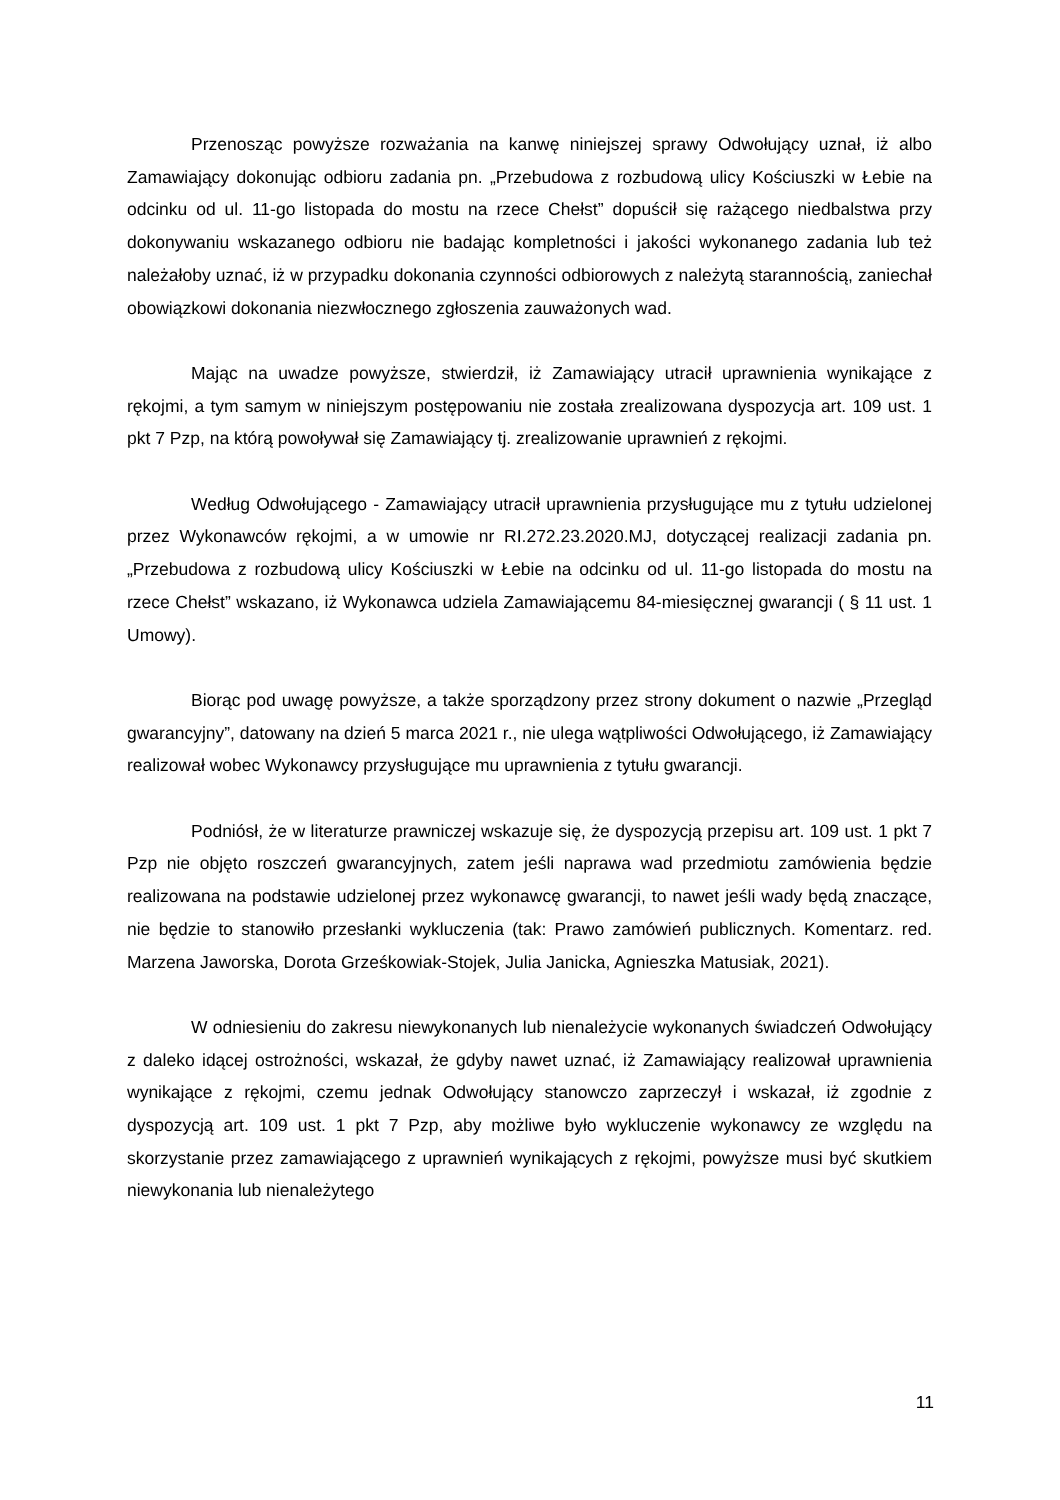Przenosząc powyższe rozważania na kanwę niniejszej sprawy Odwołujący uznał, iż albo Zamawiający dokonując odbioru zadania pn. „Przebudowa z rozbudową ulicy Kościuszki w Łebie na odcinku od ul. 11-go listopada do mostu na rzece Chełst” dopuścił się rażącego niedbalstwa przy dokonywaniu wskazanego odbioru nie badając kompletności i jakości wykonanego zadania lub też należałoby uznać, iż w przypadku dokonania czynności odbiorowych z należytą starannością, zaniechał obowiązkowi dokonania niezwłocznego zgłoszenia zauważonych wad.
Mając na uwadze powyższe, stwierdził, iż Zamawiający utracił uprawnienia wynikające z rękojmi, a tym samym w niniejszym postępowaniu nie została zrealizowana dyspozycja art. 109 ust. 1 pkt 7 Pzp, na którą powoływał się Zamawiający tj. zrealizowanie uprawnień z rękojmi.
Według Odwołującego - Zamawiający utracił uprawnienia przysługujące mu z tytułu udzielonej przez Wykonawców rękojmi, a w umowie nr RI.272.23.2020.MJ, dotyczącej realizacji zadania pn. „Przebudowa z rozbudową ulicy Kościuszki w Łebie na odcinku od ul. 11-go listopada do mostu na rzece Chełst” wskazano, iż Wykonawca udziela Zamawiającemu 84-miesięcznej gwarancji ( § 11 ust. 1 Umowy).
Biorąc pod uwagę powyższe, a także sporządzony przez strony dokument o nazwie „Przegląd gwarancyjny”, datowany na dzień 5 marca 2021 r., nie ulega wątpliwości Odwołującego, iż Zamawiający realizował wobec Wykonawcy przysługujące mu uprawnienia z tytułu gwarancji.
Podniósł, że w literaturze prawniczej wskazuje się, że dyspozycją przepisu art. 109 ust. 1 pkt 7 Pzp nie objęto roszczeń gwarancyjnych, zatem jeśli naprawa wad przedmiotu zamówienia będzie realizowana na podstawie udzielonej przez wykonawcę gwarancji, to nawet jeśli wady będą znaczące, nie będzie to stanowiło przesłanki wykluczenia (tak: Prawo zamówień publicznych. Komentarz. red. Marzena Jaworska, Dorota Grześkowiak-Stojek, Julia Janicka, Agnieszka Matusiak, 2021).
W odniesieniu do zakresu niewykonanych lub nienależycie wykonanych świadczeń Odwołujący z daleko idącej ostrożności, wskazał, że gdyby nawet uznać, iż Zamawiający realizował uprawnienia wynikające z rękojmi, czemu jednak Odwołujący stanowczo zaprzeczył i wskazał, iż zgodnie z dyspozycją art. 109 ust. 1 pkt 7 Pzp, aby możliwe było wykluczenie wykonawcy ze względu na skorzystanie przez zamawiającego z uprawnień wynikających z rękojmi, powyższe musi być skutkiem niewykonania lub nienależytego
11